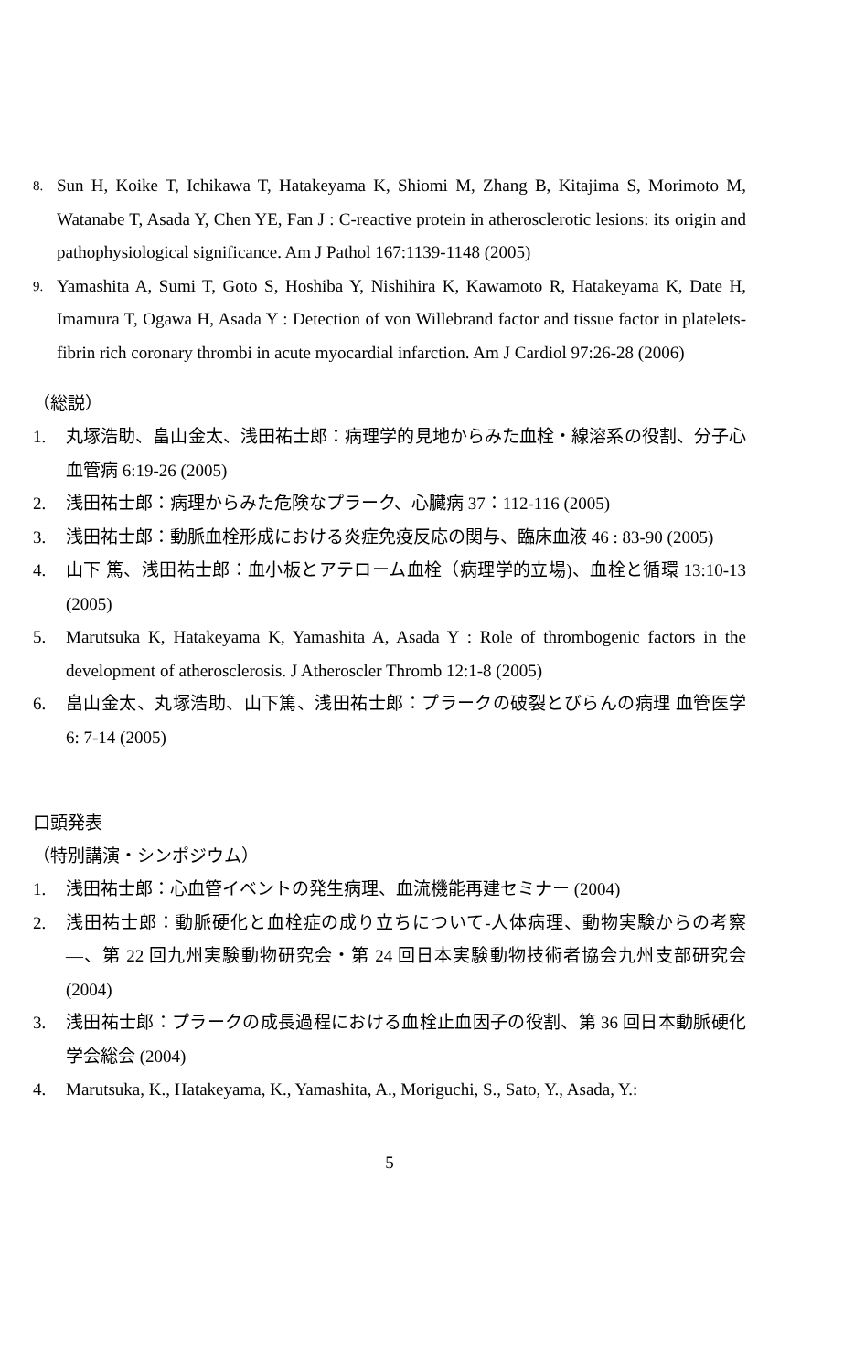8.
Sun H, Koike T, Ichikawa T, Hatakeyama K, Shiomi M, Zhang B, Kitajima S, Morimoto M, Watanabe T, Asada Y, Chen YE, Fan J : C-reactive protein in atherosclerotic lesions: its origin and pathophysiological significance. Am J Pathol 167:1139-1148 (2005)
9.
Yamashita A, Sumi T, Goto S, Hoshiba Y, Nishihira K, Kawamoto R, Hatakeyama K, Date H, Imamura T, Ogawa H, Asada Y : Detection of von Willebrand factor and tissue factor in platelets-fibrin rich coronary thrombi in acute myocardial infarction. Am J Cardiol 97:26-28 (2006)
（総説）
1. 丸塚浩助、畠山金太、浅田祐士郎：病理学的見地からみた血栓・線溶系の役割、分子心血管病 6:19-26 (2005)
2. 浅田祐士郎：病理からみた危険なプラーク、心臓病 37：112-116 (2005)
3. 浅田祐士郎：動脈血栓形成における炎症免疫反応の関与、臨床血液 46 : 83-90 (2005)
4. 山下 篤、浅田祐士郎：血小板とアテローム血栓（病理学的立場)、血栓と循環 13:10-13 (2005)
5. Marutsuka K, Hatakeyama K, Yamashita A, Asada Y : Role of thrombogenic factors in the development of atherosclerosis. J Atheroscler Thromb 12:1-8 (2005)
6. 畠山金太、丸塚浩助、山下篤、浅田祐士郎：プラークの破裂とびらんの病理 血管医学 6: 7-14 (2005)
口頭発表
（特別講演・シンポジウム）
1. 浅田祐士郎：心血管イベントの発生病理、血流機能再建セミナー (2004)
2. 浅田祐士郎：動脈硬化と血栓症の成り立ちについて-人体病理、動物実験からの考察—、第 22 回九州実験動物研究会・第 24 回日本実験動物技術者協会九州支部研究会 (2004)
3. 浅田祐士郎：プラークの成長過程における血栓止血因子の役割、第 36 回日本動脈硬化学会総会 (2004)
4. Marutsuka, K., Hatakeyama, K., Yamashita, A., Moriguchi, S., Sato, Y., Asada, Y.:
5